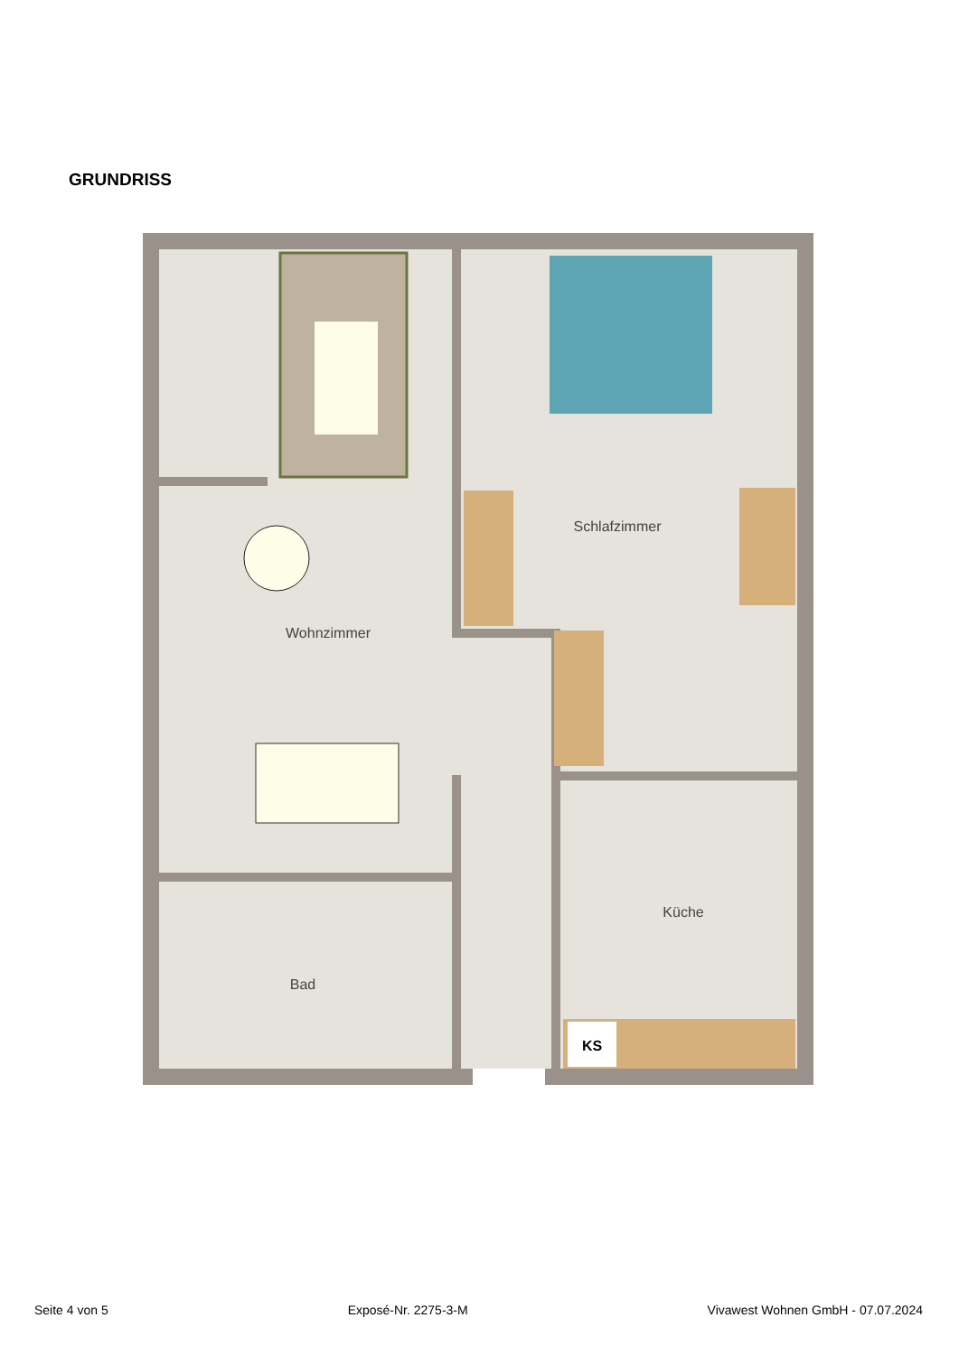GRUNDRISS
KS
Schlafzimmer
Wohnzimmer
Küche
Bad
Seite 4 von 5 Exposé-Nr. 2275-3-M Vivawest Wohnen GmbH - 07.07.2024